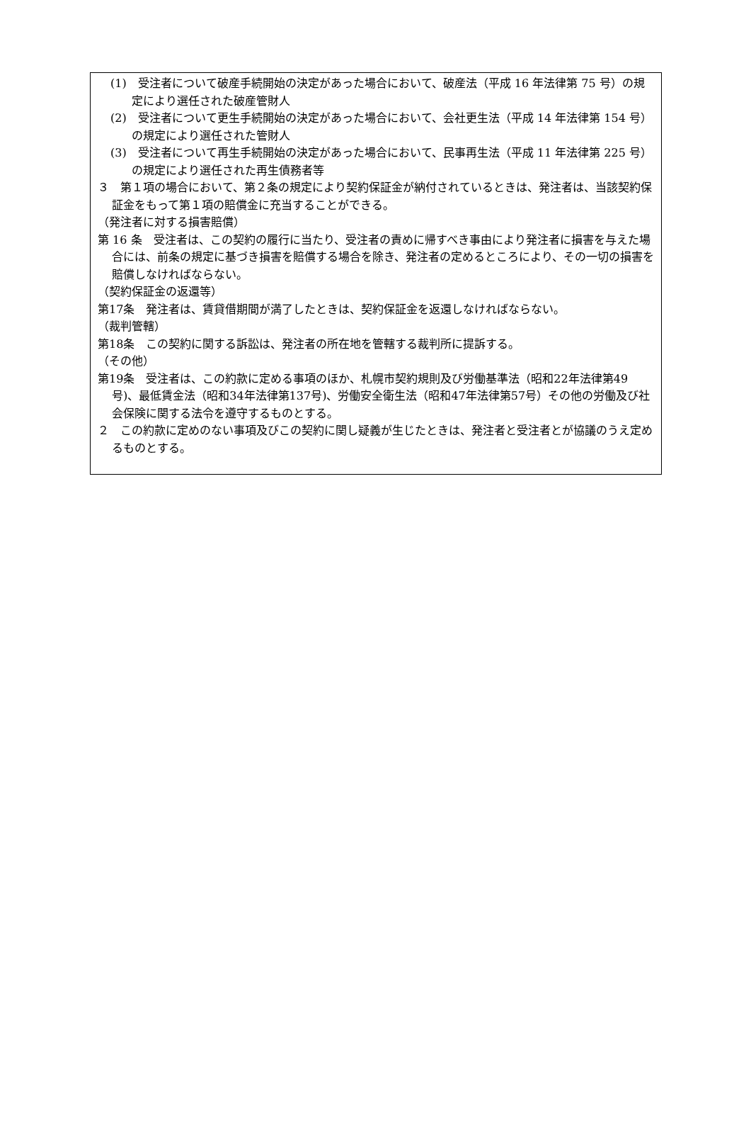(1)　受注者について破産手続開始の決定があった場合において、破産法（平成 16 年法律第 75 号）の規定により選任された破産管財人
(2)　受注者について更生手続開始の決定があった場合において、会社更生法（平成 14 年法律第 154 号）の規定により選任された管財人
(3)　受注者について再生手続開始の決定があった場合において、民事再生法（平成 11 年法律第 225 号）の規定により選任された再生債務者等
３　第１項の場合において、第２条の規定により契約保証金が納付されているときは、発注者は、当該契約保証金をもって第１項の賠償金に充当することができる。
（発注者に対する損害賠償）
第 16 条　受注者は、この契約の履行に当たり、受注者の責めに帰すべき事由により発注者に損害を与えた場合には、前条の規定に基づき損害を賠償する場合を除き、発注者の定めるところにより、その一切の損害を賠償しなければならない。
（契約保証金の返還等）
第17条　発注者は、賃貸借期間が満了したときは、契約保証金を返還しなければならない。
（裁判管轄）
第18条　この契約に関する訴訟は、発注者の所在地を管轄する裁判所に提訴する。
（その他）
第19条　受注者は、この約款に定める事項のほか、札幌市契約規則及び労働基準法（昭和22年法律第49号)、最低賃金法（昭和34年法律第137号)、労働安全衛生法（昭和47年法律第57号）その他の労働及び社会保険に関する法令を遵守するものとする。
２　この約款に定めのない事項及びこの契約に関し疑義が生じたときは、発注者と受注者とが協議のうえ定めるものとする。